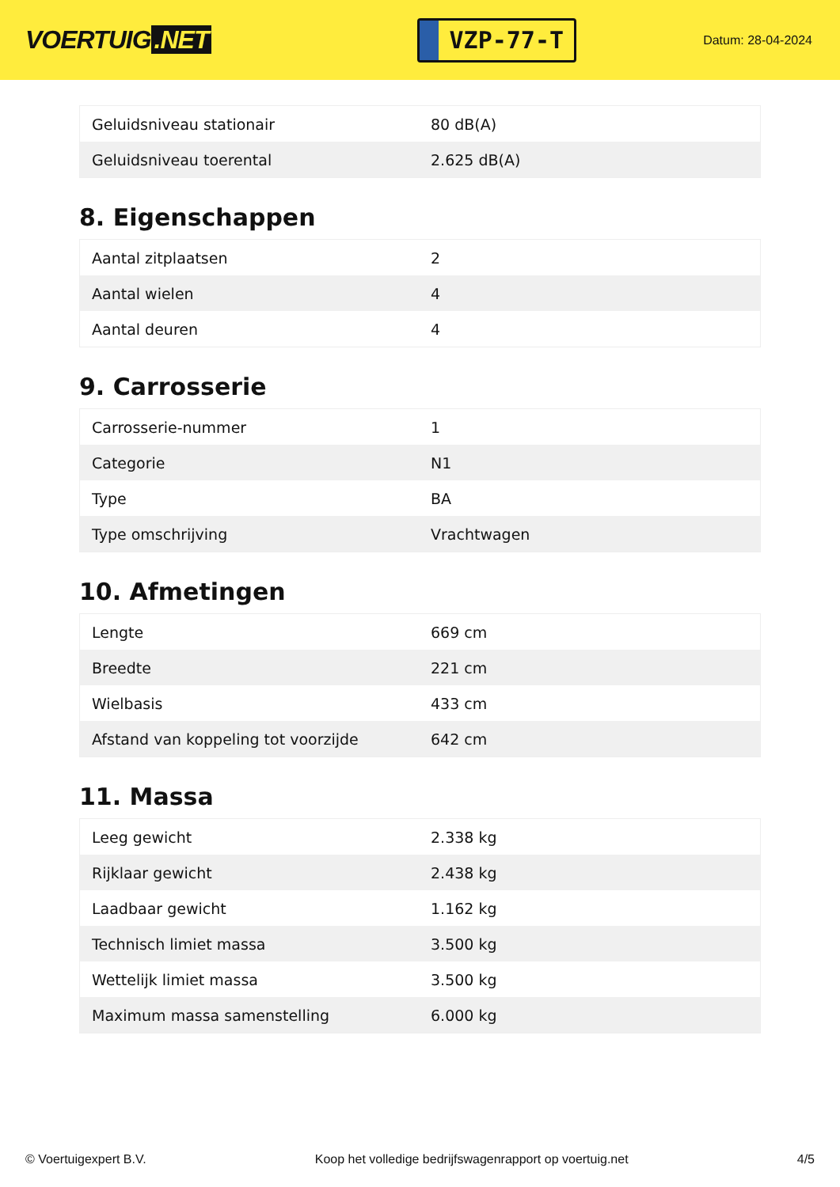VOERTUIG.NET
VZP-77-T
Datum: 28-04-2024
| Geluidsniveau stationair | 80 dB(A) |
| Geluidsniveau toerental | 2.625 dB(A) |
8. Eigenschappen
| Aantal zitplaatsen | 2 |
| Aantal wielen | 4 |
| Aantal deuren | 4 |
9. Carrosserie
| Carrosserie-nummer | 1 |
| Categorie | N1 |
| Type | BA |
| Type omschrijving | Vrachtwagen |
10. Afmetingen
| Lengte | 669 cm |
| Breedte | 221 cm |
| Wielbasis | 433 cm |
| Afstand van koppeling tot voorzijde | 642 cm |
11. Massa
| Leeg gewicht | 2.338 kg |
| Rijklaar gewicht | 2.438 kg |
| Laadbaar gewicht | 1.162 kg |
| Technisch limiet massa | 3.500 kg |
| Wettelijk limiet massa | 3.500 kg |
| Maximum massa samenstelling | 6.000 kg |
© Voertuigexpert B.V. Koop het volledige bedrijfswagenrapport op voertuig.net 4/5